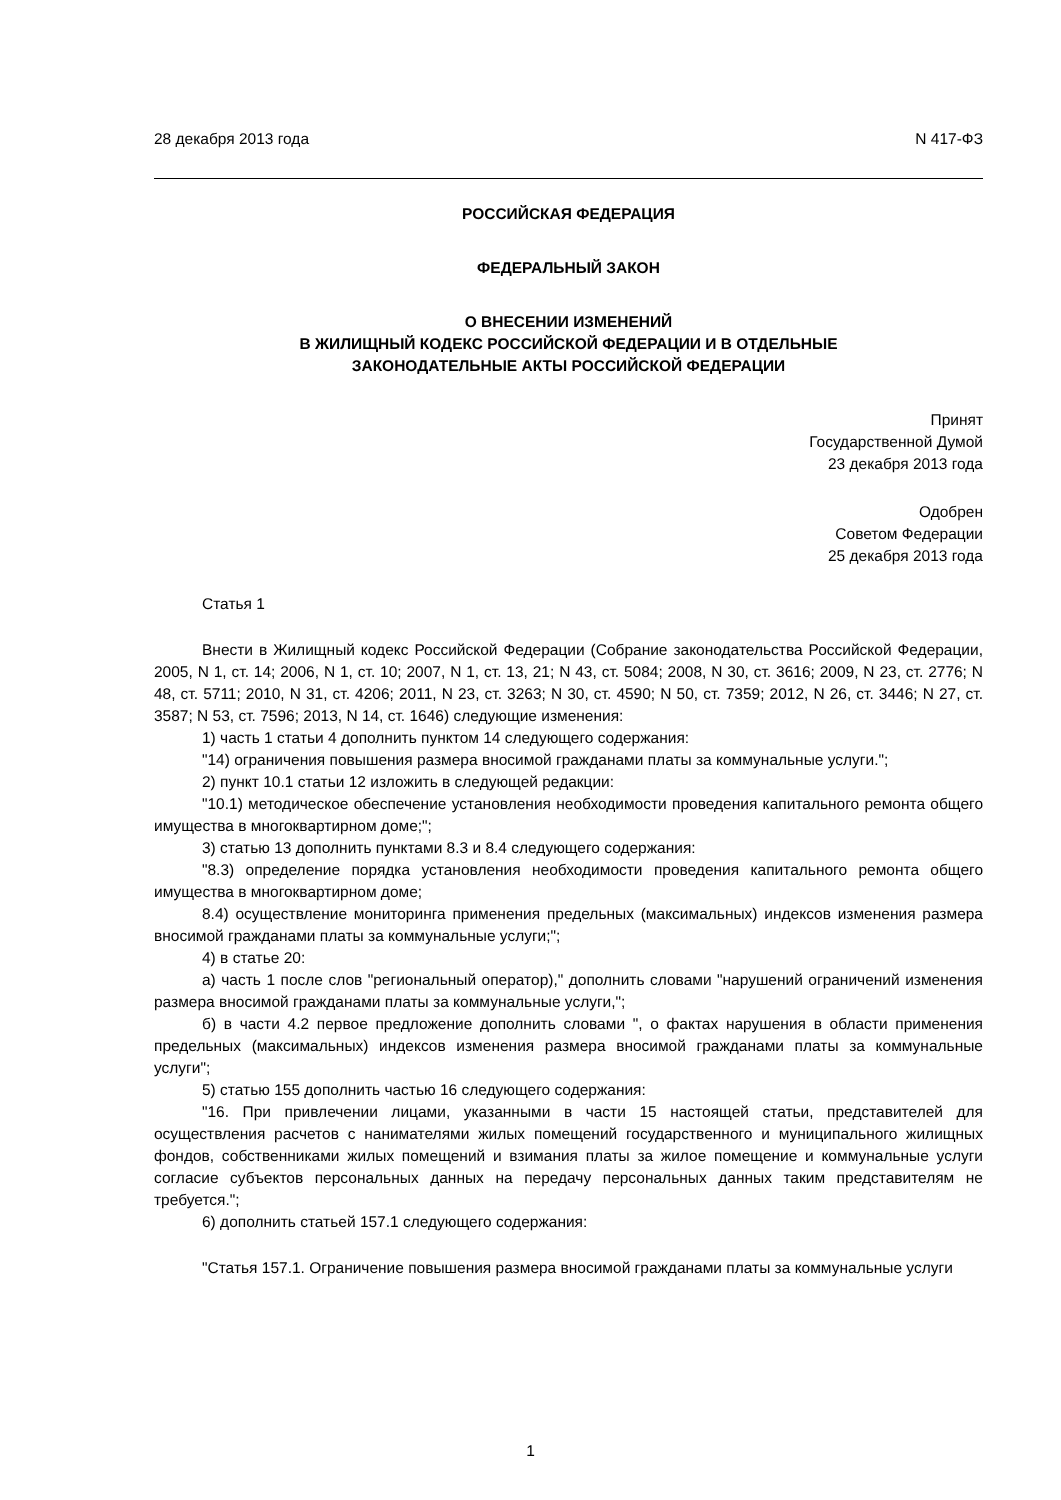28 декабря 2013 года N 417-ФЗ
РОССИЙСКАЯ ФЕДЕРАЦИЯ
ФЕДЕРАЛЬНЫЙ ЗАКОН
О ВНЕСЕНИИ ИЗМЕНЕНИЙ
В ЖИЛИЩНЫЙ КОДЕКС РОССИЙСКОЙ ФЕДЕРАЦИИ И В ОТДЕЛЬНЫЕ
ЗАКОНОДАТЕЛЬНЫЕ АКТЫ РОССИЙСКОЙ ФЕДЕРАЦИИ
Принят
Государственной Думой
23 декабря 2013 года
Одобрен
Советом Федерации
25 декабря 2013 года
Статья 1
Внести в Жилищный кодекс Российской Федерации (Собрание законодательства Российской Федерации, 2005, N 1, ст. 14; 2006, N 1, ст. 10; 2007, N 1, ст. 13, 21; N 43, ст. 5084; 2008, N 30, ст. 3616; 2009, N 23, ст. 2776; N 48, ст. 5711; 2010, N 31, ст. 4206; 2011, N 23, ст. 3263; N 30, ст. 4590; N 50, ст. 7359; 2012, N 26, ст. 3446; N 27, ст. 3587; N 53, ст. 7596; 2013, N 14, ст. 1646) следующие изменения:
1) часть 1 статьи 4 дополнить пунктом 14 следующего содержания:
"14) ограничения повышения размера вносимой гражданами платы за коммунальные услуги.";
2) пункт 10.1 статьи 12 изложить в следующей редакции:
"10.1) методическое обеспечение установления необходимости проведения капитального ремонта общего имущества в многоквартирном доме;";
3) статью 13 дополнить пунктами 8.3 и 8.4 следующего содержания:
"8.3) определение порядка установления необходимости проведения капитального ремонта общего имущества в многоквартирном доме;
8.4) осуществление мониторинга применения предельных (максимальных) индексов изменения размера вносимой гражданами платы за коммунальные услуги;";
4) в статье 20:
а) часть 1 после слов "региональный оператор)," дополнить словами "нарушений ограничений изменения размера вносимой гражданами платы за коммунальные услуги,";
б) в части 4.2 первое предложение дополнить словами ", о фактах нарушения в области применения предельных (максимальных) индексов изменения размера вносимой гражданами платы за коммунальные услуги";
5) статью 155 дополнить частью 16 следующего содержания:
"16. При привлечении лицами, указанными в части 15 настоящей статьи, представителей для осуществления расчетов с нанимателями жилых помещений государственного и муниципального жилищных фондов, собственниками жилых помещений и взимания платы за жилое помещение и коммунальные услуги согласие субъектов персональных данных на передачу персональных данных таким представителям не требуется.";
6) дополнить статьей 157.1 следующего содержания:
"Статья 157.1. Ограничение повышения размера вносимой гражданами платы за коммунальные услуги
1